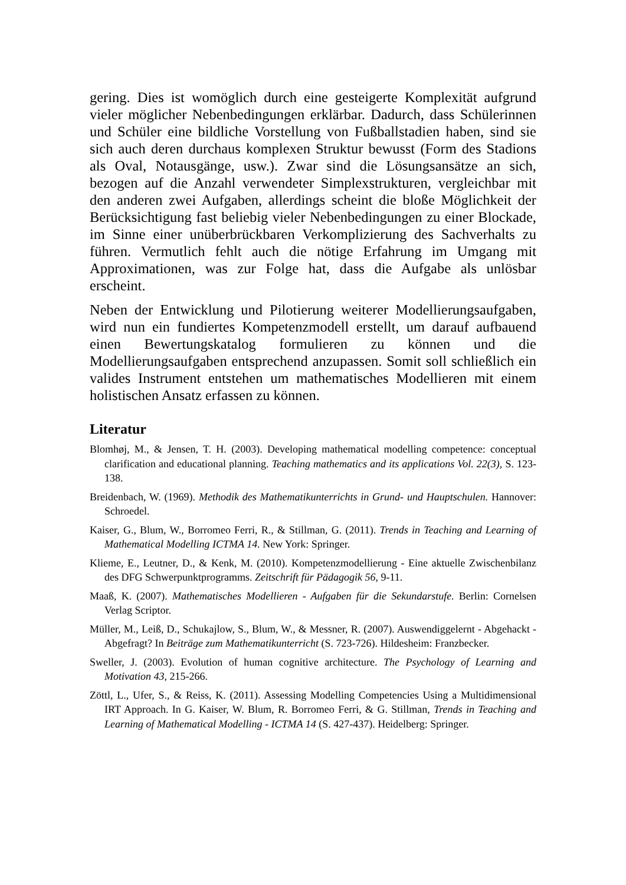gering. Dies ist womöglich durch eine gesteigerte Komplexität aufgrund vieler möglicher Nebenbedingungen erklärbar. Dadurch, dass Schülerinnen und Schüler eine bildliche Vorstellung von Fußballstadien haben, sind sie sich auch deren durchaus komplexen Struktur bewusst (Form des Stadions als Oval, Notausgänge, usw.). Zwar sind die Lösungsansätze an sich, bezogen auf die Anzahl verwendeter Simplexstrukturen, vergleichbar mit den anderen zwei Aufgaben, allerdings scheint die bloße Möglichkeit der Berücksichtigung fast beliebig vieler Nebenbedingungen zu einer Blockade, im Sinne einer unüberbrückbaren Verkomplizierung des Sachverhalts zu führen. Vermutlich fehlt auch die nötige Erfahrung im Umgang mit Approximationen, was zur Folge hat, dass die Aufgabe als unlösbar erscheint.
Neben der Entwicklung und Pilotierung weiterer Modellierungsaufgaben, wird nun ein fundiertes Kompetenzmodell erstellt, um darauf aufbauend einen Bewertungskatalog formulieren zu können und die Modellierungsaufgaben entsprechend anzupassen. Somit soll schließlich ein valides Instrument entstehen um mathematisches Modellieren mit einem holistischen Ansatz erfassen zu können.
Literatur
Blomhøj, M., & Jensen, T. H. (2003). Developing mathematical modelling competence: conceptual clarification and educational planning. Teaching mathematics and its applications Vol. 22(3), S. 123-138.
Breidenbach, W. (1969). Methodik des Mathematikunterrichts in Grund- und Hauptschulen. Hannover: Schroedel.
Kaiser, G., Blum, W., Borromeo Ferri, R., & Stillman, G. (2011). Trends in Teaching and Learning of Mathematical Modelling ICTMA 14. New York: Springer.
Klieme, E., Leutner, D., & Kenk, M. (2010). Kompetenzmodellierung - Eine aktuelle Zwischenbilanz des DFG Schwerpunktprogramms. Zeitschrift für Pädagogik 56, 9-11.
Maaß, K. (2007). Mathematisches Modellieren - Aufgaben für die Sekundarstufe. Berlin: Cornelsen Verlag Scriptor.
Müller, M., Leiß, D., Schukajlow, S., Blum, W., & Messner, R. (2007). Auswendiggelernt - Abgehackt - Abgefragt? In Beiträge zum Mathematikunterricht (S. 723-726). Hildesheim: Franzbecker.
Sweller, J. (2003). Evolution of human cognitive architecture. The Psychology of Learning and Motivation 43, 215-266.
Zöttl, L., Ufer, S., & Reiss, K. (2011). Assessing Modelling Competencies Using a Multidimensional IRT Approach. In G. Kaiser, W. Blum, R. Borromeo Ferri, & G. Stillman, Trends in Teaching and Learning of Mathematical Modelling - ICTMA 14 (S. 427-437). Heidelberg: Springer.